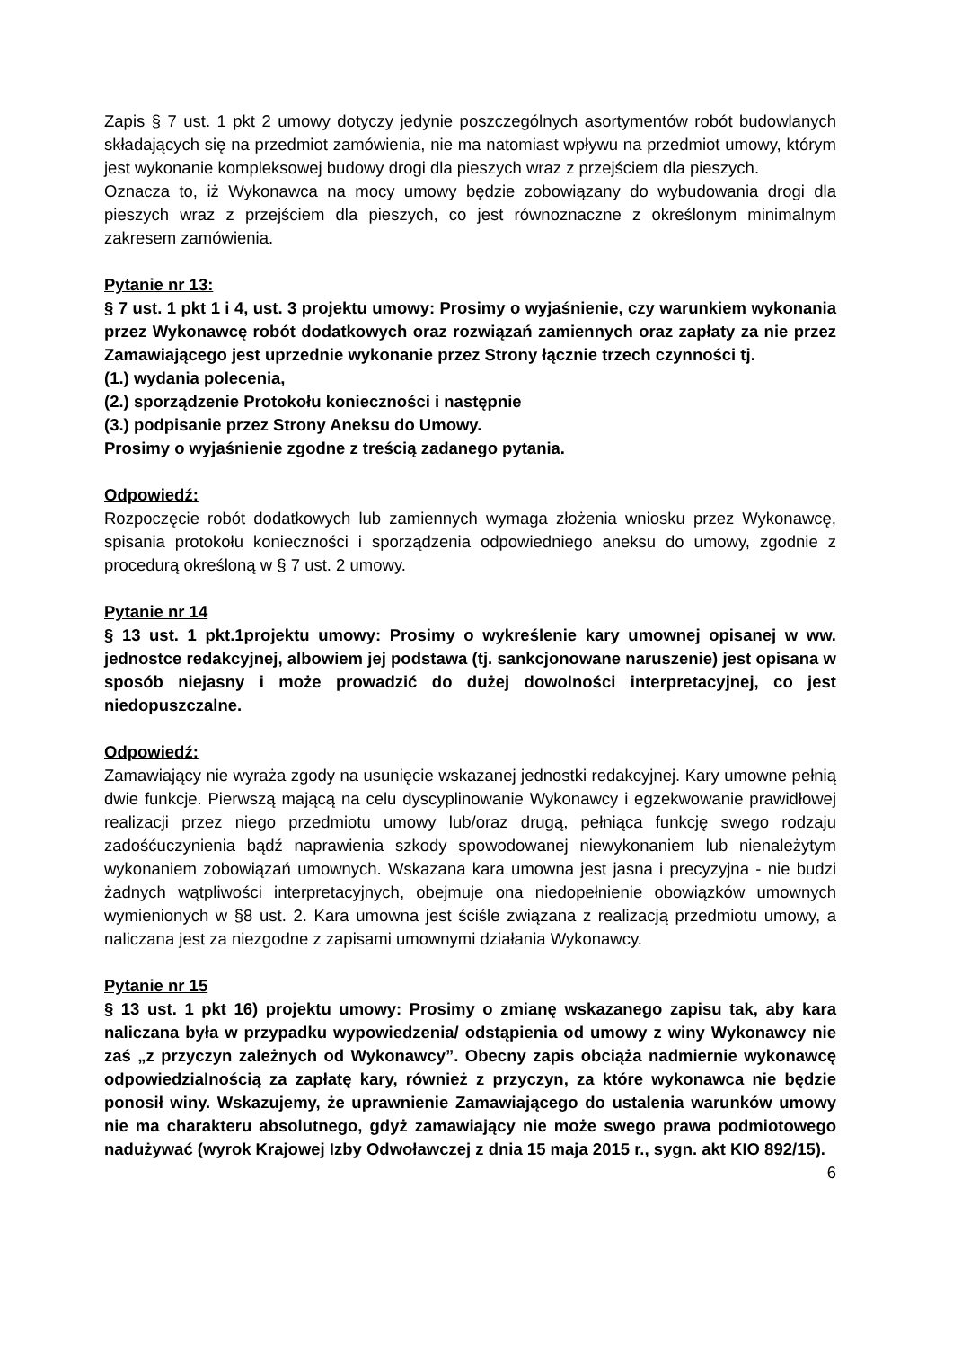Zapis § 7 ust. 1 pkt 2 umowy dotyczy jedynie poszczególnych asortymentów robót budowlanych składających się na przedmiot zamówienia, nie ma natomiast wpływu na przedmiot umowy, którym jest wykonanie kompleksowej budowy drogi dla pieszych wraz z przejściem dla pieszych.
Oznacza to, iż Wykonawca na mocy umowy będzie zobowiązany do wybudowania drogi dla pieszych wraz z przejściem dla pieszych, co jest równoznaczne z określonym minimalnym zakresem zamówienia.
Pytanie nr 13:
§ 7 ust. 1 pkt 1 i 4, ust. 3 projektu umowy: Prosimy o wyjaśnienie, czy warunkiem wykonania przez Wykonawcę robót dodatkowych oraz rozwiązań zamiennych oraz zapłaty za nie przez Zamawiającego jest uprzednie wykonanie przez Strony łącznie trzech czynności tj.
(1.) wydania polecenia,
(2.) sporządzenie Protokołu konieczności i następnie
(3.) podpisanie przez Strony Aneksu do Umowy.
Prosimy o wyjaśnienie zgodne z treścią zadanego pytania.
Odpowiedź:
Rozpoczęcie robót dodatkowych lub zamiennych wymaga złożenia wniosku przez Wykonawcę, spisania protokołu konieczności i sporządzenia odpowiedniego aneksu do umowy, zgodnie z procedurą określoną w § 7 ust. 2 umowy.
Pytanie nr 14
§ 13 ust. 1 pkt.1projektu umowy: Prosimy o wykreślenie kary umownej opisanej w ww. jednostce redakcyjnej, albowiem jej podstawa (tj. sankcjonowane naruszenie) jest opisana w sposób niejasny i może prowadzić do dużej dowolności interpretacyjnej, co jest niedopuszczalne.
Odpowiedź:
Zamawiający nie wyraża zgody na usunięcie wskazanej jednostki redakcyjnej. Kary umowne pełnią dwie funkcje. Pierwszą mającą na celu dyscyplinowanie Wykonawcy i egzekwowanie prawidłowej realizacji przez niego przedmiotu umowy lub/oraz drugą, pełniąca funkcję swego rodzaju zadośćuczynienia bądź naprawienia szkody spowodowanej niewykonaniem lub nienależytym wykonaniem zobowiązań umownych. Wskazana kara umowna jest jasna i precyzyjna - nie budzi żadnych wątpliwości interpretacyjnych, obejmuje ona niedopełnienie obowiązków umownych wymienionych w §8 ust. 2. Kara umowna jest ściśle związana z realizacją przedmiotu umowy, a naliczana jest za niezgodne z zapisami umownymi działania Wykonawcy.
Pytanie nr 15
§ 13 ust. 1 pkt 16) projektu umowy: Prosimy o zmianę wskazanego zapisu tak, aby kara naliczana była w przypadku wypowiedzenia/ odstąpienia od umowy z winy Wykonawcy nie zaś „z przyczyn zależnych od Wykonawcy”. Obecny zapis obciąża nadmiernie wykonawcę odpowiedzialnością za zapłatę kary, również z przyczyn, za które wykonawca nie będzie ponosił winy. Wskazujemy, że uprawnienie Zamawiającego do ustalenia warunków umowy nie ma charakteru absolutnego, gdyż zamawiający nie może swego prawa podmiotowego nadużywać (wyrok Krajowej Izby Odwoławczej z dnia 15 maja 2015 r., sygn. akt KIO 892/15).
6